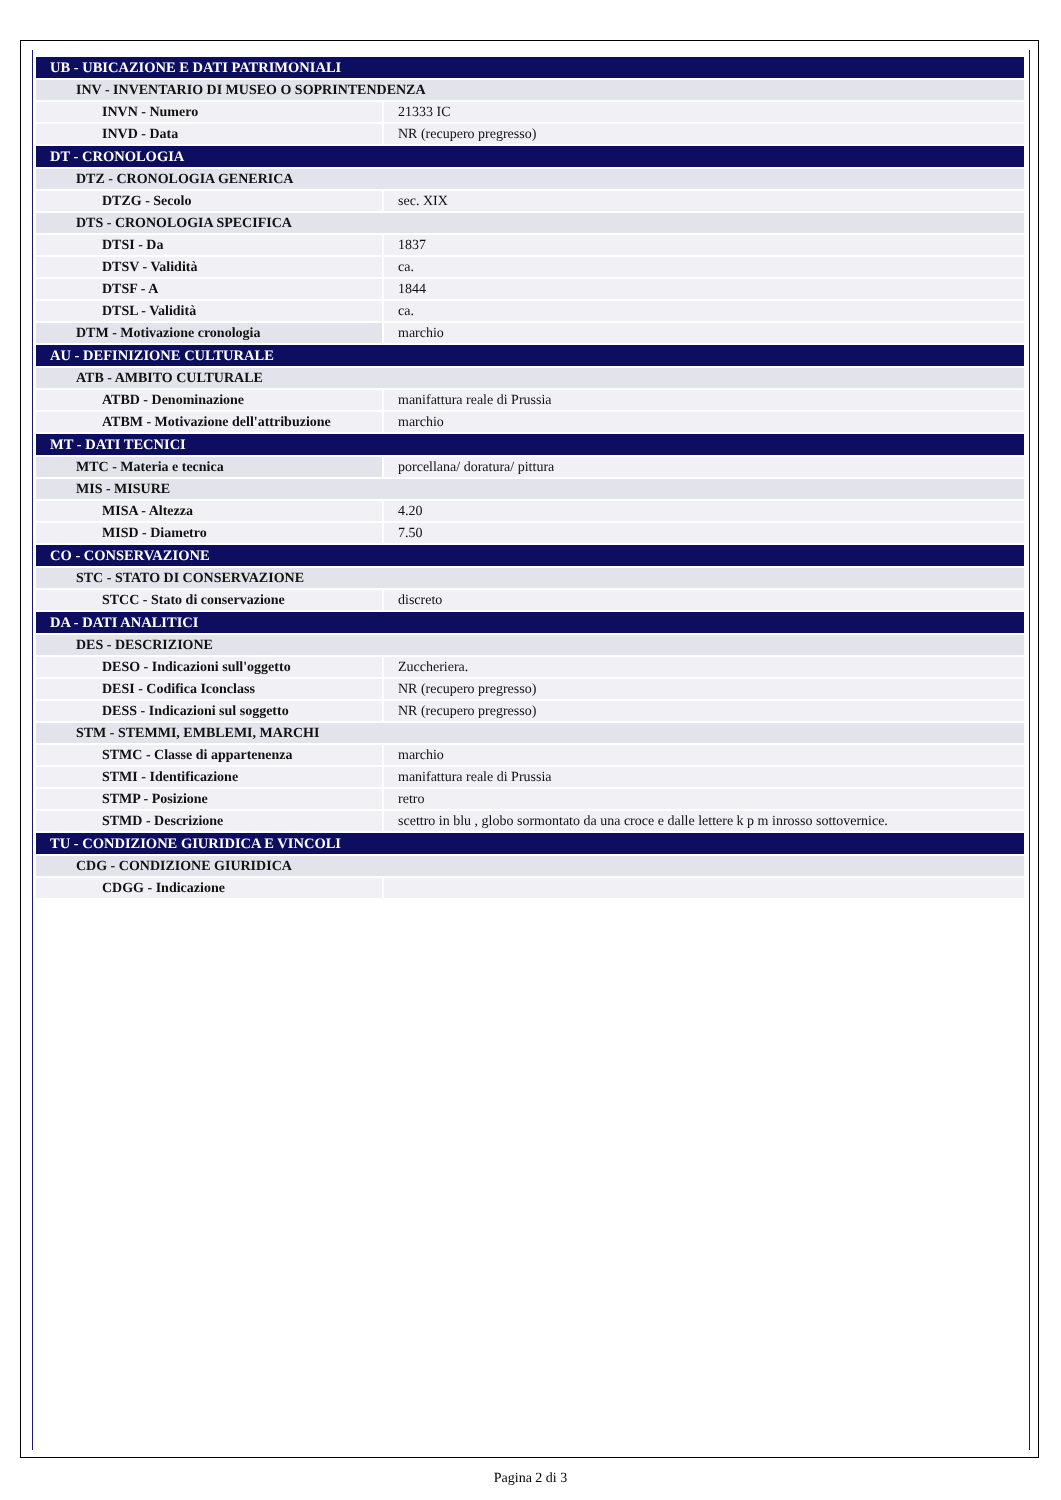| UB - UBICAZIONE E DATI PATRIMONIALI | |
| INV - INVENTARIO DI MUSEO O SOPRINTENDENZA | |
| INVN - Numero | 21333 IC |
| INVD - Data | NR (recupero pregresso) |
| DT - CRONOLOGIA | |
| DTZ - CRONOLOGIA GENERICA | |
| DTZG - Secolo | sec. XIX |
| DTS - CRONOLOGIA SPECIFICA | |
| DTSI - Da | 1837 |
| DTSV - Validità | ca. |
| DTSF - A | 1844 |
| DTSL - Validità | ca. |
| DTM - Motivazione cronologia | marchio |
| AU - DEFINIZIONE CULTURALE | |
| ATB - AMBITO CULTURALE | |
| ATBD - Denominazione | manifattura reale di Prussia |
| ATBM - Motivazione dell'attribuzione | marchio |
| MT - DATI TECNICI | |
| MTC - Materia e tecnica | porcellana/ doratura/ pittura |
| MIS - MISURE | |
| MISA - Altezza | 4.20 |
| MISD - Diametro | 7.50 |
| CO - CONSERVAZIONE | |
| STC - STATO DI CONSERVAZIONE | |
| STCC - Stato di conservazione | discreto |
| DA - DATI ANALITICI | |
| DES - DESCRIZIONE | |
| DESO - Indicazioni sull'oggetto | Zuccheriera. |
| DESI - Codifica Iconclass | NR (recupero pregresso) |
| DESS - Indicazioni sul soggetto | NR (recupero pregresso) |
| STM - STEMMI, EMBLEMI, MARCHI | |
| STMC - Classe di appartenenza | marchio |
| STMI - Identificazione | manifattura reale di Prussia |
| STMP - Posizione | retro |
| STMD - Descrizione | scettro in blu , globo sormontato da una croce e dalle lettere k p m inrosso sottovernice. |
| TU - CONDIZIONE GIURIDICA E VINCOLI | |
| CDG - CONDIZIONE GIURIDICA | |
| CDGG - Indicazione | |
Pagina 2 di 3